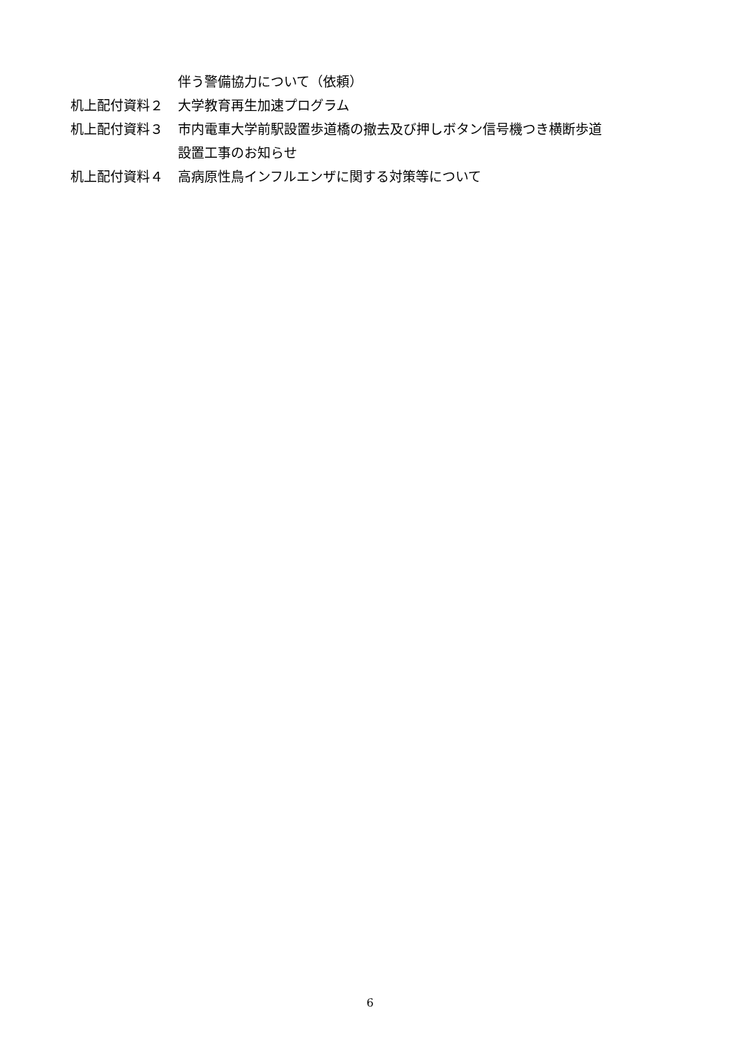伴う警備協力について（依頼）
机上配付資料２ 大学教育再生加速プログラム
机上配付資料３ 市内電車大学前駅設置歩道橋の撤去及び押しボタン信号機つき横断歩道
設置工事のお知らせ
机上配付資料４ 高病原性鳥インフルエンザに関する対策等について
6